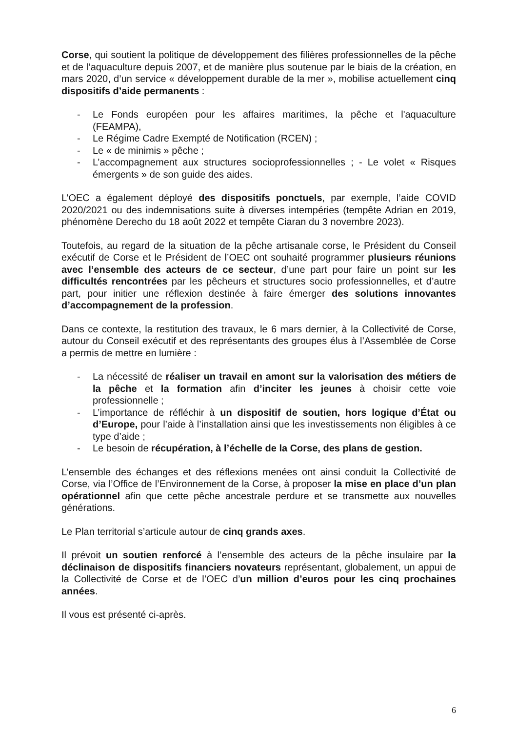Corse, qui soutient la politique de développement des filières professionnelles de la pêche et de l’aquaculture depuis 2007, et de manière plus soutenue par le biais de la création, en mars 2020, d’un service « développement durable de la mer », mobilise actuellement cinq dispositifs d’aide permanents :
- Le Fonds européen pour les affaires maritimes, la pêche et l'aquaculture (FEAMPA),
- Le Régime Cadre Exempté de Notification (RCEN) ;
- Le « de minimis » pêche ;
- L’accompagnement aux structures socioprofessionnelles ; - Le volet « Risques émergents » de son guide des aides.
L’OEC a également déployé des dispositifs ponctuels, par exemple, l’aide COVID 2020/2021 ou des indemnisations suite à diverses intempéries (tempête Adrian en 2019, phénomène Derecho du 18 août 2022 et tempête Ciaran du 3 novembre 2023).
Toutefois, au regard de la situation de la pêche artisanale corse, le Président du Conseil exécutif de Corse et le Président de l’OEC ont souhaité programmer plusieurs réunions avec l’ensemble des acteurs de ce secteur, d’une part pour faire un point sur les difficultés rencontrées par les pêcheurs et structures socio professionnelles, et d’autre part, pour initier une réflexion destinée à faire émerger des solutions innovantes d’accompagnement de la profession.
Dans ce contexte, la restitution des travaux, le 6 mars dernier, à la Collectivité de Corse, autour du Conseil exécutif et des représentants des groupes élus à l’Assemblée de Corse a permis de mettre en lumière :
- La nécessité de réaliser un travail en amont sur la valorisation des métiers de la pêche et la formation afin d’inciter les jeunes à choisir cette voie professionnelle ;
- L’importance de réfléchir à un dispositif de soutien, hors logique d’État ou d’Europe, pour l’aide à l’installation ainsi que les investissements non éligibles à ce type d’aide ;
- Le besoin de récupération, à l’échelle de la Corse, des plans de gestion.
L’ensemble des échanges et des réflexions menées ont ainsi conduit la Collectivité de Corse, via l’Office de l’Environnement de la Corse, à proposer la mise en place d’un plan opérationnel afin que cette pêche ancestrale perdure et se transmette aux nouvelles générations.
Le Plan territorial s’articule autour de cinq grands axes.
Il prévoit un soutien renforcé à l’ensemble des acteurs de la pêche insulaire par la déclinaison de dispositifs financiers novateurs représentant, globalement, un appui de la Collectivité de Corse et de l’OEC d’un million d’euros pour les cinq prochaines années.
Il vous est présenté ci-après.
6